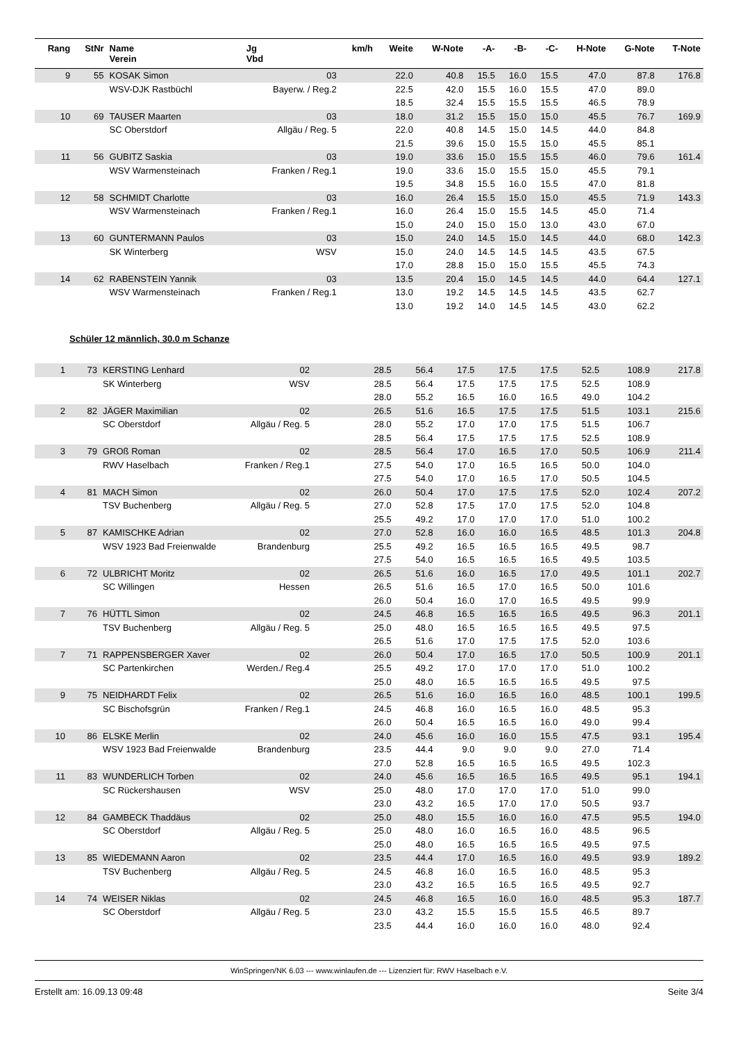| Rang | StNr | Name Verein | Jg Vbd | km/h | Weite | W-Note | -A- | -B- | -C- | H-Note | G-Note | T-Note |
| --- | --- | --- | --- | --- | --- | --- | --- | --- | --- | --- | --- | --- |
| 9 | 55 | KOSAK Simon | 03 | | 22.0 | 40.8 | 15.5 | 16.0 | 15.5 | 47.0 | 87.8 | 176.8 |
| | | WSV-DJK Rastbüchl | Bayerw. / Reg.2 | | 22.5 | 42.0 | 15.5 | 16.0 | 15.5 | 47.0 | 89.0 | |
| | | | | | 18.5 | 32.4 | 15.5 | 15.5 | 15.5 | 46.5 | 78.9 | |
| 10 | 69 | TAUSER Maarten | 03 | | 18.0 | 31.2 | 15.5 | 15.0 | 15.0 | 45.5 | 76.7 | 169.9 |
| | | SC Oberstdorf | Allgäu / Reg. 5 | | 22.0 | 40.8 | 14.5 | 15.0 | 14.5 | 44.0 | 84.8 | |
| | | | | | 21.5 | 39.6 | 15.0 | 15.5 | 15.0 | 45.5 | 85.1 | |
| 11 | 56 | GUBITZ Saskia | 03 | | 19.0 | 33.6 | 15.0 | 15.5 | 15.5 | 46.0 | 79.6 | 161.4 |
| | | WSV Warmensteinach | Franken / Reg.1 | | 19.0 | 33.6 | 15.0 | 15.5 | 15.0 | 45.5 | 79.1 | |
| | | | | | 19.5 | 34.8 | 15.5 | 16.0 | 15.5 | 47.0 | 81.8 | |
| 12 | 58 | SCHMIDT Charlotte | 03 | | 16.0 | 26.4 | 15.5 | 15.0 | 15.0 | 45.5 | 71.9 | 143.3 |
| | | WSV Warmensteinach | Franken / Reg.1 | | 16.0 | 26.4 | 15.0 | 15.5 | 14.5 | 45.0 | 71.4 | |
| | | | | | 15.0 | 24.0 | 15.0 | 15.0 | 13.0 | 43.0 | 67.0 | |
| 13 | 60 | GUNTERMANN Paulos | 03 | | 15.0 | 24.0 | 14.5 | 15.0 | 14.5 | 44.0 | 68.0 | 142.3 |
| | | SK Winterberg | WSV | | 15.0 | 24.0 | 14.5 | 14.5 | 14.5 | 43.5 | 67.5 | |
| | | | | | 17.0 | 28.8 | 15.0 | 15.0 | 15.5 | 45.5 | 74.3 | |
| 14 | 62 | RABENSTEIN Yannik | 03 | | 13.5 | 20.4 | 15.0 | 14.5 | 14.5 | 44.0 | 64.4 | 127.1 |
| | | WSV Warmensteinach | Franken / Reg.1 | | 13.0 | 19.2 | 14.5 | 14.5 | 14.5 | 43.5 | 62.7 | |
| | | | | | 13.0 | 19.2 | 14.0 | 14.5 | 14.5 | 43.0 | 62.2 | |
Schüler 12 männlich, 30.0 m Schanze
| 1 | 73 | KERSTING Lenhard | 02 | | 28.5 | 56.4 | 17.5 | 17.5 | 17.5 | 52.5 | 108.9 | 217.8 |
| | | SK Winterberg | WSV | | 28.5 | 56.4 | 17.5 | 17.5 | 17.5 | 52.5 | 108.9 | |
| | | | | | 28.0 | 55.2 | 16.5 | 16.0 | 16.5 | 49.0 | 104.2 | |
| 2 | 82 | JÄGER Maximilian | 02 | | 26.5 | 51.6 | 16.5 | 17.5 | 17.5 | 51.5 | 103.1 | 215.6 |
| | | SC Oberstdorf | Allgäu / Reg. 5 | | 28.0 | 55.2 | 17.0 | 17.0 | 17.5 | 51.5 | 106.7 | |
| | | | | | 28.5 | 56.4 | 17.5 | 17.5 | 17.5 | 52.5 | 108.9 | |
| 3 | 79 | GROß Roman | 02 | | 28.5 | 56.4 | 17.0 | 16.5 | 17.0 | 50.5 | 106.9 | 211.4 |
| | | RWV Haselbach | Franken / Reg.1 | | 27.5 | 54.0 | 17.0 | 16.5 | 16.5 | 50.0 | 104.0 | |
| | | | | | 27.5 | 54.0 | 17.0 | 16.5 | 17.0 | 50.5 | 104.5 | |
| 4 | 81 | MACH Simon | 02 | | 26.0 | 50.4 | 17.0 | 17.5 | 17.5 | 52.0 | 102.4 | 207.2 |
| | | TSV Buchenberg | Allgäu / Reg. 5 | | 27.0 | 52.8 | 17.5 | 17.0 | 17.5 | 52.0 | 104.8 | |
| | | | | | 25.5 | 49.2 | 17.0 | 17.0 | 17.0 | 51.0 | 100.2 | |
| 5 | 87 | KAMISCHKE Adrian | 02 | | 27.0 | 52.8 | 16.0 | 16.0 | 16.5 | 48.5 | 101.3 | 204.8 |
| | | WSV 1923 Bad Freienwalde | Brandenburg | | 25.5 | 49.2 | 16.5 | 16.5 | 16.5 | 49.5 | 98.7 | |
| | | | | | 27.5 | 54.0 | 16.5 | 16.5 | 16.5 | 49.5 | 103.5 | |
| 6 | 72 | ULBRICHT Moritz | 02 | | 26.5 | 51.6 | 16.0 | 16.5 | 17.0 | 49.5 | 101.1 | 202.7 |
| | | SC Willingen | Hessen | | 26.5 | 51.6 | 16.5 | 17.0 | 16.5 | 50.0 | 101.6 | |
| | | | | | 26.0 | 50.4 | 16.0 | 17.0 | 16.5 | 49.5 | 99.9 | |
| 7 | 76 | HÜTTL Simon | 02 | | 24.5 | 46.8 | 16.5 | 16.5 | 16.5 | 49.5 | 96.3 | 201.1 |
| | | TSV Buchenberg | Allgäu / Reg. 5 | | 25.0 | 48.0 | 16.5 | 16.5 | 16.5 | 49.5 | 97.5 | |
| | | | | | 26.5 | 51.6 | 17.0 | 17.5 | 17.5 | 52.0 | 103.6 | |
| 7 | 71 | RAPPENSBERGER Xaver | 02 | | 26.0 | 50.4 | 17.0 | 16.5 | 17.0 | 50.5 | 100.9 | 201.1 |
| | | SC Partenkirchen | Werden./ Reg.4 | | 25.5 | 49.2 | 17.0 | 17.0 | 17.0 | 51.0 | 100.2 | |
| | | | | | 25.0 | 48.0 | 16.5 | 16.5 | 16.5 | 49.5 | 97.5 | |
| 9 | 75 | NEIDHARDT Felix | 02 | | 26.5 | 51.6 | 16.0 | 16.5 | 16.0 | 48.5 | 100.1 | 199.5 |
| | | SC Bischofsgrün | Franken / Reg.1 | | 24.5 | 46.8 | 16.0 | 16.5 | 16.0 | 48.5 | 95.3 | |
| | | | | | 26.0 | 50.4 | 16.5 | 16.5 | 16.0 | 49.0 | 99.4 | |
| 10 | 86 | ELSKE Merlin | 02 | | 24.0 | 45.6 | 16.0 | 16.0 | 15.5 | 47.5 | 93.1 | 195.4 |
| | | WSV 1923 Bad Freienwalde | Brandenburg | | 23.5 | 44.4 | 9.0 | 9.0 | 9.0 | 27.0 | 71.4 | |
| | | | | | 27.0 | 52.8 | 16.5 | 16.5 | 16.5 | 49.5 | 102.3 | |
| 11 | 83 | WUNDERLICH Torben | 02 | | 24.0 | 45.6 | 16.5 | 16.5 | 16.5 | 49.5 | 95.1 | 194.1 |
| | | SC Rückershausen | WSV | | 25.0 | 48.0 | 17.0 | 17.0 | 17.0 | 51.0 | 99.0 | |
| | | | | | 23.0 | 43.2 | 16.5 | 17.0 | 17.0 | 50.5 | 93.7 | |
| 12 | 84 | GAMBECK Thaddäus | 02 | | 25.0 | 48.0 | 15.5 | 16.0 | 16.0 | 47.5 | 95.5 | 194.0 |
| | | SC Oberstdorf | Allgäu / Reg. 5 | | 25.0 | 48.0 | 16.0 | 16.5 | 16.0 | 48.5 | 96.5 | |
| | | | | | 25.0 | 48.0 | 16.5 | 16.5 | 16.5 | 49.5 | 97.5 | |
| 13 | 85 | WIEDEMANN Aaron | 02 | | 23.5 | 44.4 | 17.0 | 16.5 | 16.0 | 49.5 | 93.9 | 189.2 |
| | | TSV Buchenberg | Allgäu / Reg. 5 | | 24.5 | 46.8 | 16.0 | 16.5 | 16.0 | 48.5 | 95.3 | |
| | | | | | 23.0 | 43.2 | 16.5 | 16.5 | 16.5 | 49.5 | 92.7 | |
| 14 | 74 | WEISER Niklas | 02 | | 24.5 | 46.8 | 16.5 | 16.0 | 16.0 | 48.5 | 95.3 | 187.7 |
| | | SC Oberstdorf | Allgäu / Reg. 5 | | 23.0 | 43.2 | 15.5 | 15.5 | 15.5 | 46.5 | 89.7 | |
| | | | | | 23.5 | 44.4 | 16.0 | 16.0 | 16.0 | 48.0 | 92.4 | |
WinSpringen/NK 6.03 --- www.winlaufen.de --- Lizenziert für: RWV Haselbach e.V.
Erstellt am: 16.09.13 09:48 Seite 3/4